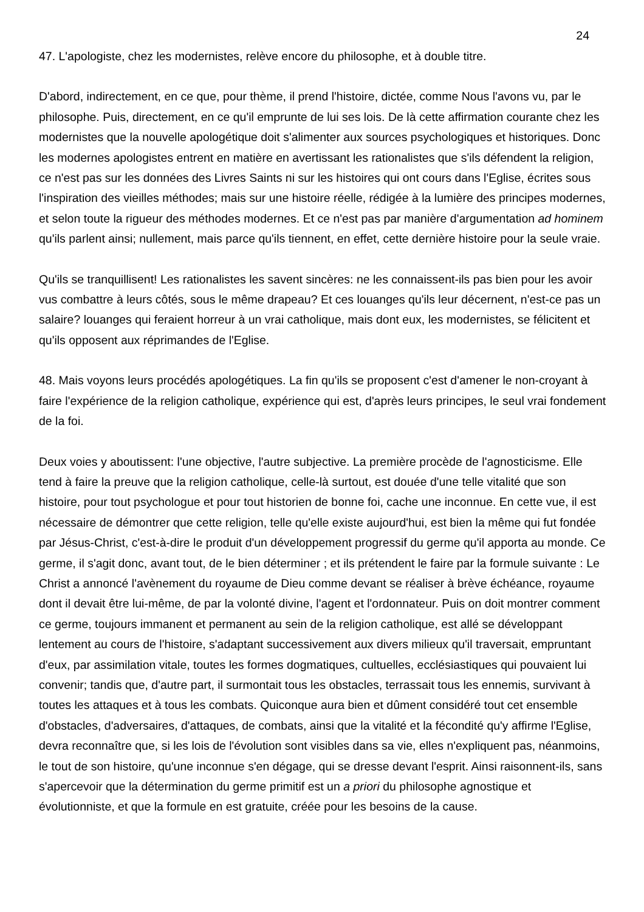24
47. L'apologiste, chez les modernistes, relève encore du philosophe, et à double titre.
D'abord, indirectement, en ce que, pour thème, il prend l'histoire, dictée, comme Nous l'avons vu, par le philosophe. Puis, directement, en ce qu'il emprunte de lui ses lois. De là cette affirmation courante chez les modernistes que la nouvelle apologétique doit s'alimenter aux sources psychologiques et historiques. Donc les modernes apologistes entrent en matière en avertissant les rationalistes que s'ils défendent la religion, ce n'est pas sur les données des Livres Saints ni sur les histoires qui ont cours dans l'Eglise, écrites sous l'inspiration des vieilles méthodes; mais sur une histoire réelle, rédigée à la lumière des principes modernes, et selon toute la rigueur des méthodes modernes. Et ce n'est pas par manière d'argumentation ad hominem qu'ils parlent ainsi; nullement, mais parce qu'ils tiennent, en effet, cette dernière histoire pour la seule vraie.
Qu'ils se tranquillisent! Les rationalistes les savent sincères: ne les connaissent-ils pas bien pour les avoir vus combattre à leurs côtés, sous le même drapeau? Et ces louanges qu'ils leur décernent, n'est-ce pas un salaire? louanges qui feraient horreur à un vrai catholique, mais dont eux, les modernistes, se félicitent et qu'ils opposent aux réprimandes de l'Eglise.
48. Mais voyons leurs procédés apologétiques. La fin qu'ils se proposent c'est d'amener le non-croyant à faire l'expérience de la religion catholique, expérience qui est, d'après leurs principes, le seul vrai fondement de la foi.
Deux voies y aboutissent: l'une objective, l'autre subjective. La première procède de l'agnosticisme. Elle tend à faire la preuve que la religion catholique, celle-là surtout, est douée d'une telle vitalité que son histoire, pour tout psychologue et pour tout historien de bonne foi, cache une inconnue. En cette vue, il est nécessaire de démontrer que cette religion, telle qu'elle existe aujourd'hui, est bien la même qui fut fondée par Jésus-Christ, c'est-à-dire le produit d'un développement progressif du germe qu'il apporta au monde. Ce germe, il s'agit donc, avant tout, de le bien déterminer ; et ils prétendent le faire par la formule suivante : Le Christ a annoncé l'avènement du royaume de Dieu comme devant se réaliser à brève échéance, royaume dont il devait être lui-même, de par la volonté divine, l'agent et l'ordonnateur. Puis on doit montrer comment ce germe, toujours immanent et permanent au sein de la religion catholique, est allé se développant lentement au cours de l'histoire, s'adaptant successivement aux divers milieux qu'il traversait, empruntant d'eux, par assimilation vitale, toutes les formes dogmatiques, cultuelles, ecclésiastiques qui pouvaient lui convenir; tandis que, d'autre part, il surmontait tous les obstacles, terrassait tous les ennemis, survivant à toutes les attaques et à tous les combats. Quiconque aura bien et dûment considéré tout cet ensemble d'obstacles, d'adversaires, d'attaques, de combats, ainsi que la vitalité et la fécondité qu'y affirme l'Eglise, devra reconnaître que, si les lois de l'évolution sont visibles dans sa vie, elles n'expliquent pas, néanmoins, le tout de son histoire, qu'une inconnue s'en dégage, qui se dresse devant l'esprit. Ainsi raisonnent-ils, sans s'apercevoir que la détermination du germe primitif est un a priori du philosophe agnostique et évolutionniste, et que la formule en est gratuite, créée pour les besoins de la cause.